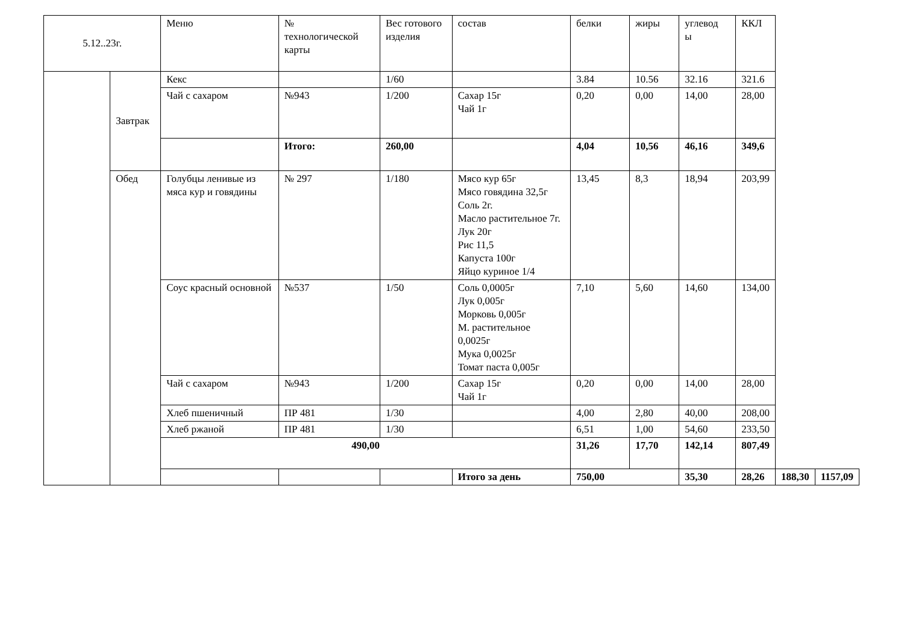| 5.12..23г. | | Меню | № технологической карты | Вес готового изделия | состав | белки | жиры | углевод ы | ККЛ | | |
| --- | --- | --- | --- | --- | --- | --- | --- | --- | --- | --- | --- |
| | Завтрак | Кекс | | 1/60 | | 3.84 | 10.56 | 32.16 | 321.6 | | |
| | | Чай с сахаром | №943 | 1/200 | Сахар 15г Чай 1г | 0,20 | 0,00 | 14,00 | 28,00 | | |
| | | | Итого: | 260,00 | | 4,04 | 10,56 | 46,16 | 349,6 | | |
| | Обед | Голубцы ленивые из мяса кур и говядины | № 297 | 1/180 | Мясо кур 65г Мясо говядина 32,5г Соль 2г. Масло растительное 7г. Лук 20г Рис 11,5 Капуста 100г Яйцо куриное 1/4 | 13,45 | 8,3 | 18,94 | 203,99 | | |
| | | Соус красный основной | №537 | 1/50 | Соль 0,0005г Лук 0,005г Морковь 0,005г М. растительное 0,0025г Мука 0,0025г Томат паста 0,005г | 7,10 | 5,60 | 14,60 | 134,00 | | |
| | | Чай с сахаром | №943 | 1/200 | Сахар 15г Чай 1г | 0,20 | 0,00 | 14,00 | 28,00 | | |
| | | Хлеб пшеничный | ПР 481 | 1/30 | | 4,00 | 2,80 | 40,00 | 208,00 | | |
| | | Хлеб ржаной | ПР 481 | 1/30 | | 6,51 | 1,00 | 54,60 | 233,50 | | |
| | | 490,00 | | | | 31,26 | 17,70 | 142,14 | 807,49 | | |
| | | | | | Итого за день | 750,00 | | 35,30 | 28,26 | 188,30 | 1157,09 |